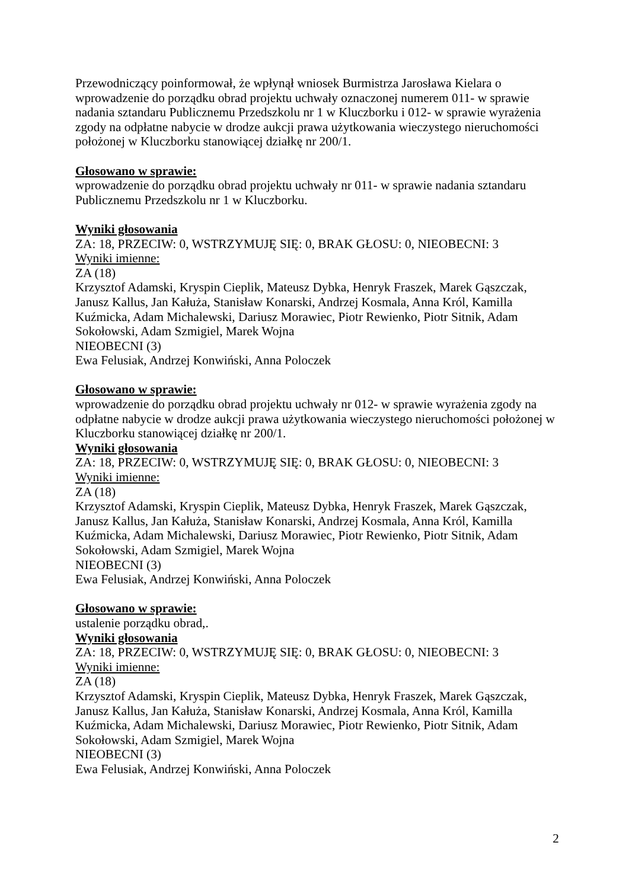Przewodniczący poinformował, że wpłynął wniosek Burmistrza Jarosława Kielara o wprowadzenie do porządku obrad projektu uchwały oznaczonej numerem 011- w sprawie nadania sztandaru Publicznemu Przedszkolu nr 1 w Kluczborku i 012- w sprawie wyrażenia zgody na odpłatne nabycie w drodze aukcji prawa użytkowania wieczystego nieruchomości położonej w Kluczborku stanowiącej działkę nr 200/1.
Głosowano w sprawie:
wprowadzenie do porządku obrad projektu uchwały nr 011- w sprawie nadania sztandaru Publicznemu Przedszkolu nr 1 w Kluczborku.
Wyniki głosowania
ZA: 18, PRZECIW: 0, WSTRZYMUJĘ SIĘ: 0, BRAK GŁOSU: 0, NIEOBECNI: 3
Wyniki imienne:
ZA (18)
Krzysztof Adamski, Kryspin Cieplik, Mateusz Dybka, Henryk Fraszek, Marek Gąszczak, Janusz Kallus, Jan Kałuża, Stanisław Konarski, Andrzej Kosmala, Anna Król, Kamilla Kuźmicka, Adam Michalewski, Dariusz Morawiec, Piotr Rewienko, Piotr Sitnik, Adam Sokołowski, Adam Szmigiel, Marek Wojna
NIEOBECNI (3)
Ewa Felusiak, Andrzej Konwiński, Anna Poloczek
Głosowano w sprawie:
wprowadzenie do porządku obrad projektu uchwały nr 012- w sprawie wyrażenia zgody na odpłatne nabycie w drodze aukcji prawa użytkowania wieczystego nieruchomości położonej w Kluczborku stanowiącej działkę nr 200/1.
Wyniki głosowania
ZA: 18, PRZECIW: 0, WSTRZYMUJĘ SIĘ: 0, BRAK GŁOSU: 0, NIEOBECNI: 3
Wyniki imienne:
ZA (18)
Krzysztof Adamski, Kryspin Cieplik, Mateusz Dybka, Henryk Fraszek, Marek Gąszczak, Janusz Kallus, Jan Kałuża, Stanisław Konarski, Andrzej Kosmala, Anna Król, Kamilla Kuźmicka, Adam Michalewski, Dariusz Morawiec, Piotr Rewienko, Piotr Sitnik, Adam Sokołowski, Adam Szmigiel, Marek Wojna
NIEOBECNI (3)
Ewa Felusiak, Andrzej Konwiński, Anna Poloczek
Głosowano w sprawie:
ustalenie porządku obrad,.
Wyniki głosowania
ZA: 18, PRZECIW: 0, WSTRZYMUJĘ SIĘ: 0, BRAK GŁOSU: 0, NIEOBECNI: 3
Wyniki imienne:
ZA (18)
Krzysztof Adamski, Kryspin Cieplik, Mateusz Dybka, Henryk Fraszek, Marek Gąszczak, Janusz Kallus, Jan Kałuża, Stanisław Konarski, Andrzej Kosmala, Anna Król, Kamilla Kuźmicka, Adam Michalewski, Dariusz Morawiec, Piotr Rewienko, Piotr Sitnik, Adam Sokołowski, Adam Szmigiel, Marek Wojna
NIEOBECNI (3)
Ewa Felusiak, Andrzej Konwiński, Anna Poloczek
2